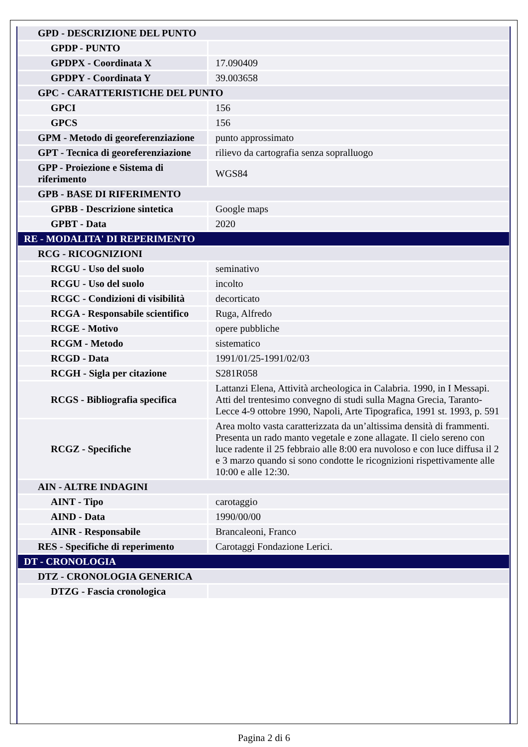| GPD - DESCRIZIONE DEL PUNTO | |
| GPDP - PUNTO | |
| GPDPX - Coordinata X | 17.090409 |
| GPDPY - Coordinata Y | 39.003658 |
| GPC - CARATTERISTICHE DEL PUNTO | |
| GPCI | 156 |
| GPCS | 156 |
| GPM - Metodo di georeferenziazione | punto approssimato |
| GPT - Tecnica di georeferenziazione | rilievo da cartografia senza sopralluogo |
| GPP - Proiezione e Sistema di riferimento | WGS84 |
| GPB - BASE DI RIFERIMENTO | |
| GPBB - Descrizione sintetica | Google maps |
| GPBT - Data | 2020 |
| RE - MODALITA' DI REPERIMENTO | |
| RCG - RICOGNIZIONI | |
| RCGU - Uso del suolo | seminativo |
| RCGU - Uso del suolo | incolto |
| RCGC - Condizioni di visibilità | decorticato |
| RCGA - Responsabile scientifico | Ruga, Alfredo |
| RCGE - Motivo | opere pubbliche |
| RCGM - Metodo | sistematico |
| RCGD - Data | 1991/01/25-1991/02/03 |
| RCGH - Sigla per citazione | S281R058 |
| RCGS - Bibliografia specifica | Lattanzi Elena, Attività archeologica in Calabria. 1990, in I Messapi. Atti del trentesimo convegno di studi sulla Magna Grecia, Taranto-Lecce 4-9 ottobre 1990, Napoli, Arte Tipografica, 1991 st. 1993, p. 591 |
| RCGZ - Specifiche | Area molto vasta caratterizzata da un’altissima densità di frammenti. Presenta un rado manto vegetale e zone allagate. Il cielo sereno con luce radente il 25 febbraio alle 8:00 era nuvoloso e con luce diffusa il 2 e 3 marzo quando si sono condotte le ricognizioni rispettivamente alle 10:00 e alle 12:30. |
| AIN - ALTRE INDAGINI | |
| AINT - Tipo | carotaggio |
| AIND - Data | 1990/00/00 |
| AINR - Responsabile | Brancaleoni, Franco |
| RES - Specifiche di reperimento | Carotaggi Fondazione Lerici. |
| DT - CRONOLOGIA | |
| DTZ - CRONOLOGIA GENERICA | |
| DTZG - Fascia cronologica | |
Pagina 2 di 6